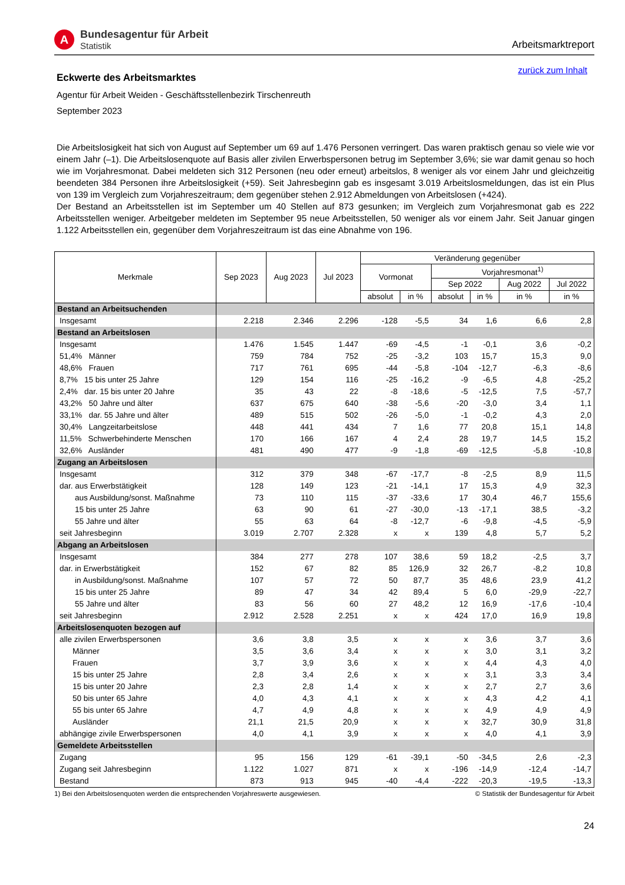A
Bundesagentur für Arbeit
Statistik
Arbeitsmarktreport
zurück zum Inhalt
Eckwerte des Arbeitsmarktes
Agentur für Arbeit Weiden - Geschäftsstellenbezirk Tirschenreuth
September 2023
Die Arbeitslosigkeit hat sich von August auf September um 69 auf 1.476 Personen verringert. Das waren praktisch genau so viele wie vor einem Jahr (–1). Die Arbeitslosenquote auf Basis aller zivilen Erwerbspersonen betrug im September 3,6%; sie war damit genau so hoch wie im Vorjahresmonat. Dabei meldeten sich 312 Personen (neu oder erneut) arbeitslos, 8 weniger als vor einem Jahr und gleichzeitig beendeten 384 Personen ihre Arbeitslosigkeit (+59). Seit Jahresbeginn gab es insgesamt 3.019 Arbeitslosmeldungen, das ist ein Plus von 139 im Vergleich zum Vorjahreszeitraum; dem gegenüber stehen 2.912 Abmeldungen von Arbeitslosen (+424).
Der Bestand an Arbeitsstellen ist im September um 40 Stellen auf 873 gesunken; im Vergleich zum Vorjahresmonat gab es 222 Arbeitsstellen weniger. Arbeitgeber meldeten im September 95 neue Arbeitsstellen, 50 weniger als vor einem Jahr. Seit Januar gingen 1.122 Arbeitsstellen ein, gegenüber dem Vorjahreszeitraum ist das eine Abnahme von 196.
| Merkmale | Sep 2023 | Aug 2023 | Jul 2023 | Veränderung gegenüber | | | | | |
| --- | --- | --- | --- | --- | --- | --- | --- | --- | --- |
| | | | | Vormonat | | Vorjahresmonat<sup>1)</sup> | | | |
| | | | | | | Sep 2022 | | Aug 2022 | Jul 2022 |
| | | | | absolut | in % | absolut | in % | in % | in % |
| Bestand an Arbeitsuchenden | | | | | | | | | |
| Insgesamt | 2.218 | 2.346 | 2.296 | -128 | -5,5 | 34 | 1,6 | 6,6 | 2,8 |
| Bestand an Arbeitslosen | | | | | | | | | |
| Insgesamt | 1.476 | 1.545 | 1.447 | -69 | -4,5 | -1 | -0,1 | 3,6 | -0,2 |
| 51,4% Männer | 759 | 784 | 752 | -25 | -3,2 | 103 | 15,7 | 15,3 | 9,0 |
| 48,6% Frauen | 717 | 761 | 695 | -44 | -5,8 | -104 | -12,7 | -6,3 | -8,6 |
| 8,7% 15 bis unter 25 Jahre | 129 | 154 | 116 | -25 | -16,2 | -9 | -6,5 | 4,8 | -25,2 |
| 2,4% dar. 15 bis unter 20 Jahre | 35 | 43 | 22 | -8 | -18,6 | -5 | -12,5 | 7,5 | -57,7 |
| 43,2% 50 Jahre und älter | 637 | 675 | 640 | -38 | -5,6 | -20 | -3,0 | 3,4 | 1,1 |
| 33,1% dar. 55 Jahre und älter | 489 | 515 | 502 | -26 | -5,0 | -1 | -0,2 | 4,3 | 2,0 |
| 30,4% Langzeitarbeitslose | 448 | 441 | 434 | 7 | 1,6 | 77 | 20,8 | 15,1 | 14,8 |
| 11,5% Schwerbehinderte Menschen | 170 | 166 | 167 | 4 | 2,4 | 28 | 19,7 | 14,5 | 15,2 |
| 32,6% Ausländer | 481 | 490 | 477 | -9 | -1,8 | -69 | -12,5 | -5,8 | -10,8 |
| Zugang an Arbeitslosen | | | | | | | | | |
| Insgesamt | 312 | 379 | 348 | -67 | -17,7 | -8 | -2,5 | 8,9 | 11,5 |
| dar. aus Erwerbstätigkeit | 128 | 149 | 123 | -21 | -14,1 | 17 | 15,3 | 4,9 | 32,3 |
| aus Ausbildung/sonst. Maßnahme | 73 | 110 | 115 | -37 | -33,6 | 17 | 30,4 | 46,7 | 155,6 |
| 15 bis unter 25 Jahre | 63 | 90 | 61 | -27 | -30,0 | -13 | -17,1 | 38,5 | -3,2 |
| 55 Jahre und älter | 55 | 63 | 64 | -8 | -12,7 | -6 | -9,8 | -4,5 | -5,9 |
| seit Jahresbeginn | 3.019 | 2.707 | 2.328 | x | x | 139 | 4,8 | 5,7 | 5,2 |
| Abgang an Arbeitslosen | | | | | | | | | |
| Insgesamt | 384 | 277 | 278 | 107 | 38,6 | 59 | 18,2 | -2,5 | 3,7 |
| dar. in Erwerbstätigkeit | 152 | 67 | 82 | 85 | 126,9 | 32 | 26,7 | -8,2 | 10,8 |
| in Ausbildung/sonst. Maßnahme | 107 | 57 | 72 | 50 | 87,7 | 35 | 48,6 | 23,9 | 41,2 |
| 15 bis unter 25 Jahre | 89 | 47 | 34 | 42 | 89,4 | 5 | 6,0 | -29,9 | -22,7 |
| 55 Jahre und älter | 83 | 56 | 60 | 27 | 48,2 | 12 | 16,9 | -17,6 | -10,4 |
| seit Jahresbeginn | 2.912 | 2.528 | 2.251 | x | x | 424 | 17,0 | 16,9 | 19,8 |
| Arbeitslosenquoten bezogen auf | | | | | | | | | |
| alle zivilen Erwerbspersonen | 3,6 | 3,8 | 3,5 | x | x | x | 3,6 | 3,7 | 3,6 |
| Männer | 3,5 | 3,6 | 3,4 | x | x | x | 3,0 | 3,1 | 3,2 |
| Frauen | 3,7 | 3,9 | 3,6 | x | x | x | 4,4 | 4,3 | 4,0 |
| 15 bis unter 25 Jahre | 2,8 | 3,4 | 2,6 | x | x | x | 3,1 | 3,3 | 3,4 |
| 15 bis unter 20 Jahre | 2,3 | 2,8 | 1,4 | x | x | x | 2,7 | 2,7 | 3,6 |
| 50 bis unter 65 Jahre | 4,0 | 4,3 | 4,1 | x | x | x | 4,3 | 4,2 | 4,1 |
| 55 bis unter 65 Jahre | 4,7 | 4,9 | 4,8 | x | x | x | 4,9 | 4,9 | 4,9 |
| Ausländer | 21,1 | 21,5 | 20,9 | x | x | x | 32,7 | 30,9 | 31,8 |
| abhängige zivile Erwerbspersonen | 4,0 | 4,1 | 3,9 | x | x | x | 4,0 | 4,1 | 3,9 |
| Gemeldete Arbeitsstellen | | | | | | | | | |
| Zugang | 95 | 156 | 129 | -61 | -39,1 | -50 | -34,5 | 2,6 | -2,3 |
| Zugang seit Jahresbeginn | 1.122 | 1.027 | 871 | x | x | -196 | -14,9 | -12,4 | -14,7 |
| Bestand | 873 | 913 | 945 | -40 | -4,4 | -222 | -20,3 | -19,5 | -13,3 |
1) Bei den Arbeitslosenquoten werden die entsprechenden Vorjahreswerte ausgewiesen. © Statistik der Bundesagentur für Arbeit
24